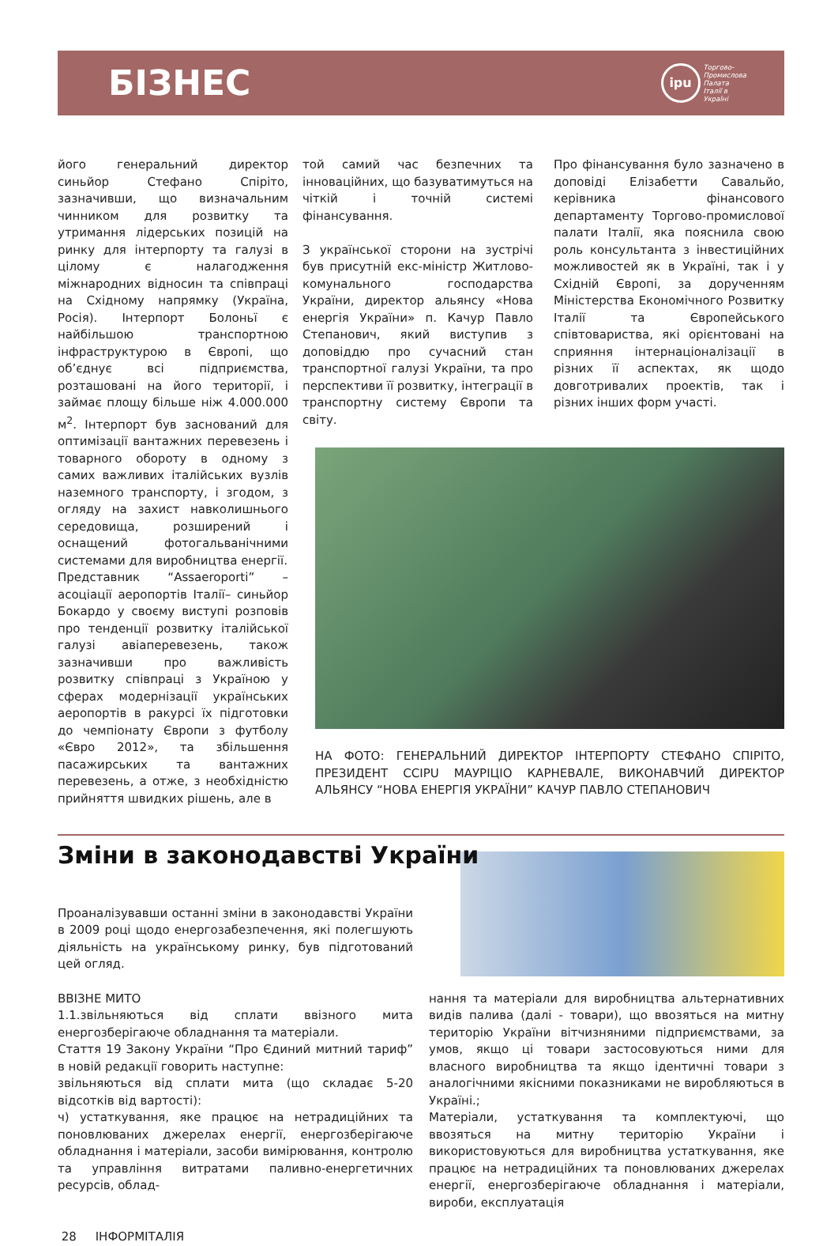БІЗНЕС
ipu
Торгово-
Промислова
Палата
Італії в
Україні
його генеральний директор синьйор Стефано Спіріто, зазначивши, що визначальним чинником для розвитку та утримання лідерських позицій на ринку для інтерпорту та галузі в цілому є налагодження міжнародних відносин та співпраці на Східному напрямку (Україна, Росія). Інтерпорт Болоньї є найбільшою транспортною інфраструктурою в Європі, що об’єднує всі підприємства, розташовані на його території, і займає площу більше ніж 4.000.000 м<sup>2</sup>. Інтерпорт був заснований для оптимізації вантажних перевезень і товарного обороту в одному з самих важливих італійських вузлів наземного транспорту, і згодом, з огляду на захист навколишнього середовища, розширений і оснащений фотогальванічними системами для виробництва енергії.
Представник “Assaeroporti” – асоціації аеропортів Італії– синьйор Бокардо у своєму виступі розповів про тенденції розвитку італійської галузі авіаперевезень, також зазначивши про важливість розвитку співпраці з Україною у сферах модернізації українських аеропортів в ракурсі їх підготовки до чемпіонату Європи з футболу «Євро 2012», та збільшення пасажирських та вантажних перевезень, а отже, з необхідністю прийняття швидких рішень, але в
той самий час безпечних та інноваційних, що базуватимуться на чіткій і точній системі фінансування.
З української сторони на зустрічі був присутній екс-міністр Житлово-комунального господарства України, директор альянсу «Нова енергія України» п. Качур Павло Степанович, який виступив з доповіддю про сучасний стан транспортної галузі України, та про перспективи її розвитку, інтеграції в транспортну систему Європи та світу.
Про фінансування було зазначено в доповіді Елізабетти Савальйо, керівника фінансового департаменту Торгово-промислової палати Італії, яка пояснила свою роль консультанта з інвестиційних можливостей як в Україні, так і у Східній Європі, за дорученням Міністерства Економічного Розвитку Італії та Європейського співтовариства, які орієнтовані на сприяння інтернаціоналізації в різних її аспектах, як щодо довготривалих проектів, так і різних інших форм участі.
НА ФОТО: ГЕНЕРАЛЬНИЙ ДИРЕКТОР ІНТЕРПОРТУ СТЕФАНО СПІРІТО, ПРЕЗИДЕНТ CCIPU МАУРІЦІО КАРНЕВАЛЕ, ВИКОНАВЧИЙ ДИРЕКТОР АЛЬЯНСУ “НОВА ЕНЕРГІЯ УКРАЇНИ” КАЧУР ПАВЛО СТЕПАНОВИЧ
Зміни в законодавстві України
Проаналізувавши останні зміни в законодавстві України в 2009 році щодо енергозабезпечення, які полегшують діяльність на українському ринку, був підготований цей огляд.
ВВІЗНЕ МИТО
1.1.звільняються від сплати ввізного мита енергозберігаюче обладнання та матеріали.
Стаття 19 Закону України “Про Єдиний митний тариф” в новій редакції говорить наступне:
звільняються від сплати мита (що складає 5-20 відсотків від вартості):
ч) устаткування, яке працює на нетрадиційних та поновлюваних джерелах енергії, енергозберігаюче обладнання і матеріали, засоби вимірювання, контролю та управління витратами паливно-енергетичних ресурсів, облад-
нання та матеріали для виробництва альтернативних видів палива (далі - товари), що ввозяться на митну територію України вітчизняними підприємствами, за умов, якщо ці товари застосовуються ними для власного виробництва та якщо ідентичні товари з аналогічними якісними показниками не виробляються в Україні.;
Матеріали, устаткування та комплектуючі, що ввозяться на митну територію України і використовуються для виробництва устаткування, яке працює на нетрадиційних та поновлюваних джерелах енергії, енергозберігаюче обладнання і матеріали, вироби, експлуатація
28 ІНФОРМІТАЛІЯ